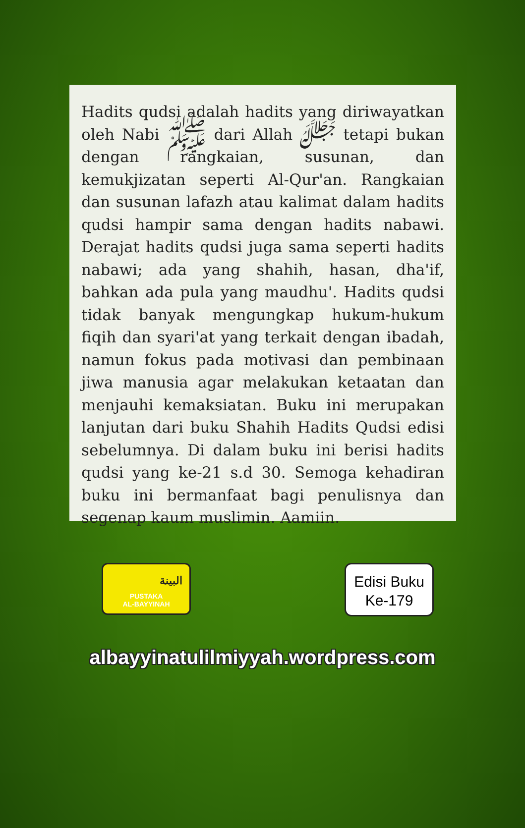Hadits qudsi adalah hadits yang diriwayatkan oleh Nabi ﷺ dari Allah ﷻ tetapi bukan dengan rangkaian, susunan, dan kemukjizatan seperti Al-Qur'an. Rangkaian dan susunan lafazh atau kalimat dalam hadits qudsi hampir sama dengan hadits nabawi. Derajat hadits qudsi juga sama seperti hadits nabawi; ada yang shahih, hasan, dha'if, bahkan ada pula yang maudhu'. Hadits qudsi tidak banyak mengungkap hukum-hukum fiqih dan syari'at yang terkait dengan ibadah, namun fokus pada motivasi dan pembinaan jiwa manusia agar melakukan ketaatan dan menjauhi kemaksiatan. Buku ini merupakan lanjutan dari buku Shahih Hadits Qudsi edisi sebelumnya. Di dalam buku ini berisi hadits qudsi yang ke-21 s.d 30. Semoga kehadiran buku ini bermanfaat bagi penulisnya dan segenap kaum muslimin. Aamiin.
البينة
PUSTAKA
AL-BAYYINAH
Edisi Buku
Ke-179
albayyinatulilmiyyah.wordpress.com